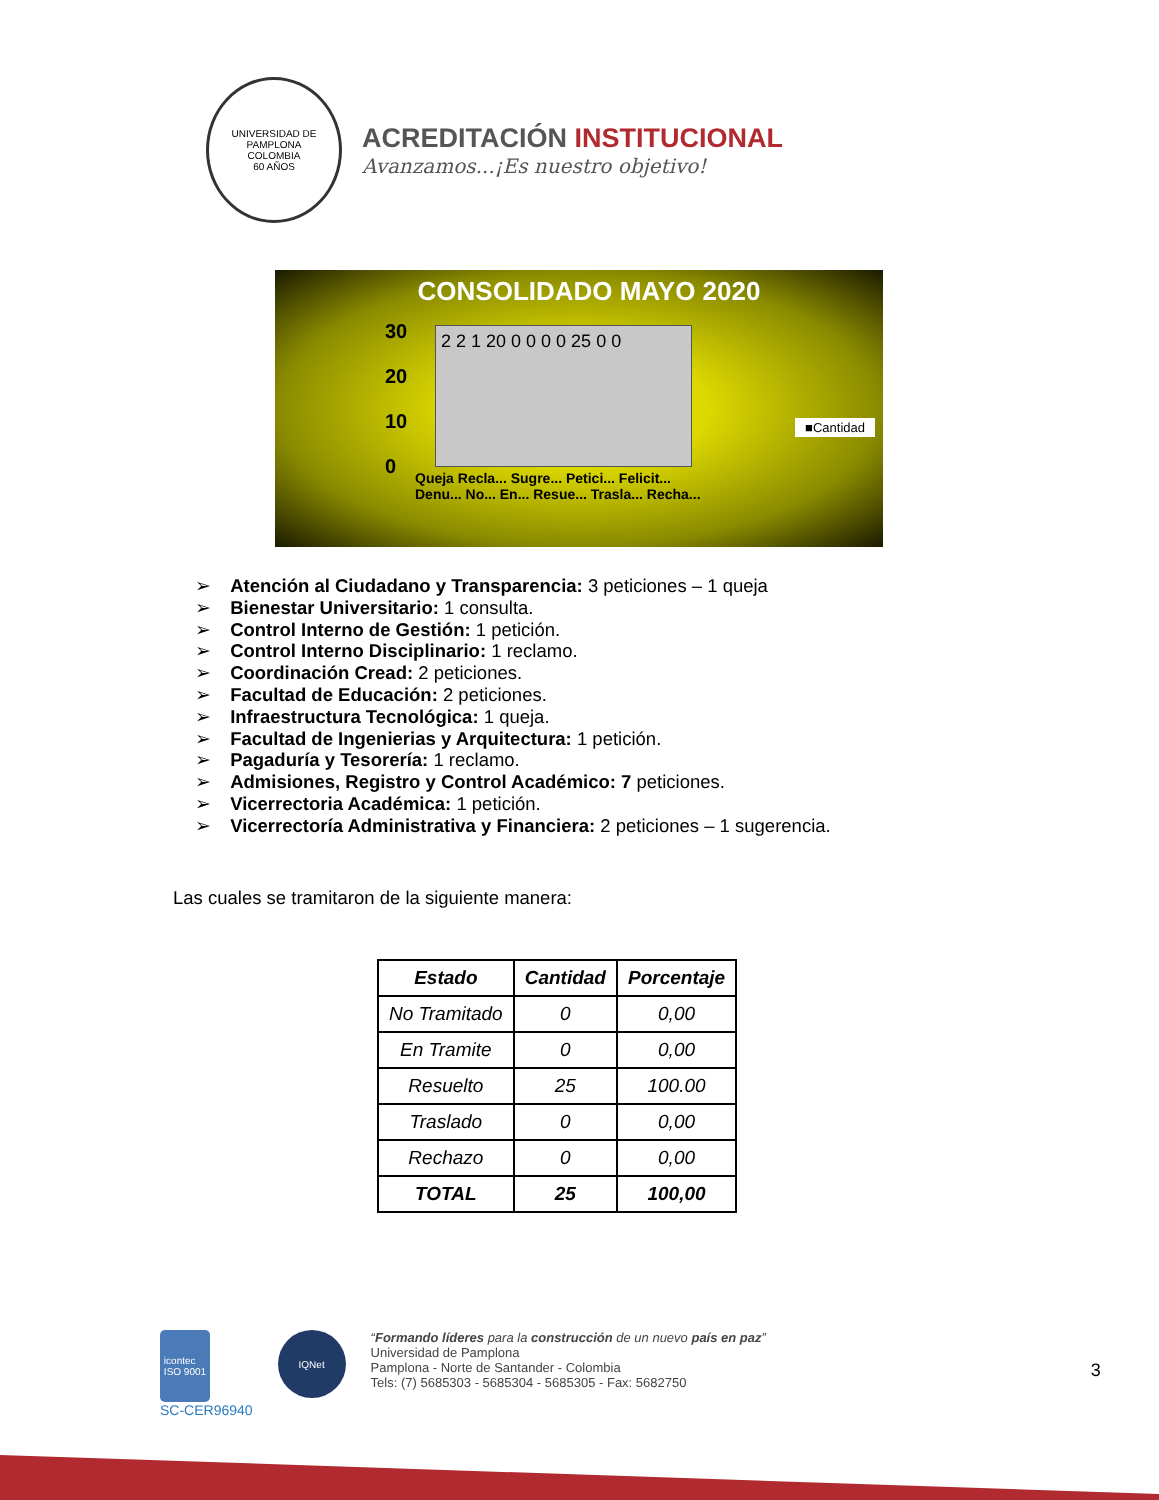UNIVERSIDAD DE PAMPLONA
COLOMBIA
60 AÑOS
ACREDITACIÓN INSTITUCIONAL
Avanzamos...¡Es nuestro objetivo!
CONSOLIDADO MAYO 2020
30
20
10
0
2 2 1 20 0 0 0 0 25 0 0
■Cantidad
Queja Recla... Sugre... Petici... Felicit... Denu... No... En... Resue... Trasla... Recha...
Atención al Ciudadano y Transparencia: 3 peticiones – 1 queja
Bienestar Universitario: 1 consulta.
Control Interno de Gestión: 1 petición.
Control Interno Disciplinario: 1 reclamo.
Coordinación Cread: 2 peticiones.
Facultad de Educación: 2 peticiones.
Infraestructura Tecnológica: 1 queja.
Facultad de Ingenierias y Arquitectura: 1 petición.
Pagaduría y Tesorería: 1 reclamo.
Admisiones, Registro y Control Académico: 7 peticiones.
Vicerrectoria Académica: 1 petición.
Vicerrectoría Administrativa y Financiera: 2 peticiones – 1 sugerencia.
Las cuales se tramitaron de la siguiente manera:
| Estado | Cantidad | Porcentaje |
| --- | --- | --- |
| No Tramitado | 0 | 0,00 |
| En Tramite | 0 | 0,00 |
| Resuelto | 25 | 100.00 |
| Traslado | 0 | 0,00 |
| Rechazo | 0 | 0,00 |
| TOTAL | 25 | 100,00 |
icontec
ISO 9001
SC-CER96940
IQNet
“Formando líderes para la construcción de un nuevo país en paz”
Universidad de Pamplona
Pamplona - Norte de Santander - Colombia
Tels: (7) 5685303 - 5685304 - 5685305 - Fax: 5682750
3